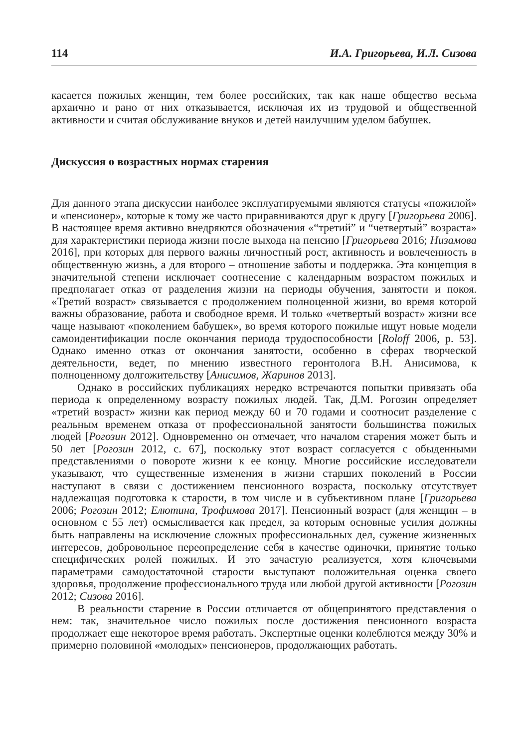114 И.А. Григорьева, И.Л. Сизова
касается пожилых женщин, тем более российских, так как наше общество весьма архаично и рано от них отказывается, исключая их из трудовой и общественной активности и считая обслуживание внуков и детей наилучшим уделом бабушек.
Дискуссия о возрастных нормах старения
Для данного этапа дискуссии наиболее эксплуатируемыми являются статусы «пожилой» и «пенсионер», которые к тому же часто приравниваются друг к другу [Григорьева 2006]. В настоящее время активно внедряются обозначения «“третий” и “четвертый” возраста» для характеристики периода жизни после выхода на пенсию [Григорьева 2016; Низамова 2016], при которых для первого важны личностный рост, активность и вовлеченность в общественную жизнь, а для второго – отношение заботы и поддержка. Эта концепция в значительной степени исключает соотнесение с календарным возрастом пожилых и предполагает отказ от разделения жизни на периоды обучения, занятости и покоя. «Третий возраст» связывается с продолжением полноценной жизни, во время которой важны образование, работа и свободное время. И только «четвертый возраст» жизни все чаще называют «поколением бабушек», во время которого пожилые ищут новые модели самоидентификации после окончания периода трудоспособности [Roloff 2006, p. 53]. Однако именно отказ от окончания занятости, особенно в сферах творческой деятельности, ведет, по мнению известного геронтолога В.Н. Анисимова, к полноценному долгожительству [Анисимов, Жаринов 2013].
Однако в российских публикациях нередко встречаются попытки привязать оба периода к определенному возрасту пожилых людей. Так, Д.М. Рогозин определяет «третий возраст» жизни как период между 60 и 70 годами и соотносит разделение с реальным временем отказа от профессиональной занятости большинства пожилых людей [Рогозин 2012]. Одновременно он отмечает, что началом старения может быть и 50 лет [Рогозин 2012, с. 67], поскольку этот возраст согласуется с обыденными представлениями о повороте жизни к ее концу. Многие российские исследователи указывают, что существенные изменения в жизни старших поколений в России наступают в связи с достижением пенсионного возраста, поскольку отсутствует надлежащая подготовка к старости, в том числе и в субъективном плане [Григорьева 2006; Рогозин 2012; Елютина, Трофимова 2017]. Пенсионный возраст (для женщин – в основном с 55 лет) осмысливается как предел, за которым основные усилия должны быть направлены на исключение сложных профессиональных дел, сужение жизненных интересов, добровольное переопределение себя в качестве одиночки, принятие только специфических ролей пожилых. И это зачастую реализуется, хотя ключевыми параметрами самодостаточной старости выступают положительная оценка своего здоровья, продолжение профессионального труда или любой другой активности [Рогозин 2012; Сизова 2016].
В реальности старение в России отличается от общепринятого представления о нем: так, значительное число пожилых после достижения пенсионного возраста продолжает еще некоторое время работать. Экспертные оценки колеблются между 30% и примерно половиной «молодых» пенсионеров, продолжающих работать.